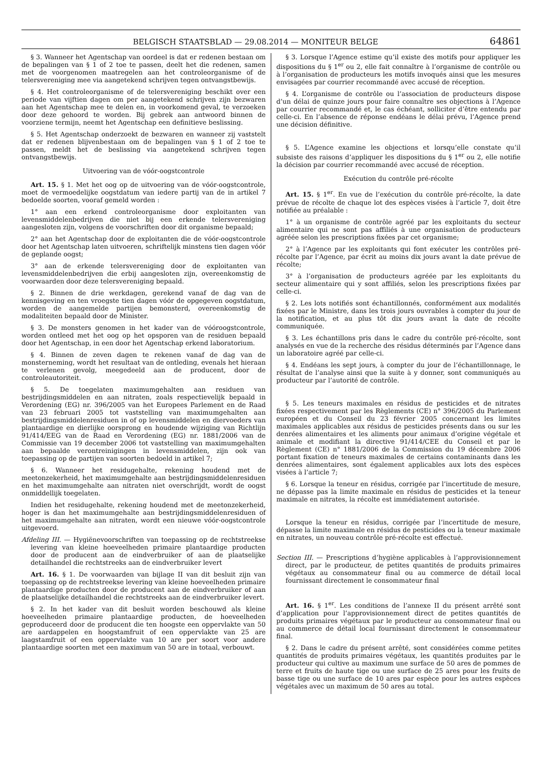BELGISCH STAATSBLAD — 29.08.2014 — MONITEUR BELGE 64861
§ 3. Wanneer het Agentschap van oordeel is dat er redenen bestaan om de bepalingen van § 1 of 2 toe te passen, deelt het die redenen, samen met de voorgenomen maatregelen aan het controleorganisme of de telersvereniging mee via aangetekend schrijven tegen ontvangstbewijs.
§ 4. Het controleorganisme of de telersvereniging beschikt over een periode van vijftien dagen om per aangetekend schrijven zijn bezwaren aan het Agentschap mee te delen en, in voorkomend geval, te verzoeken door deze gehoord te worden. Bij gebrek aan antwoord binnen de voorziene termijn, neemt het Agentschap een definitieve beslissing.
§ 5. Het Agentschap onderzoekt de bezwaren en wanneer zij vaststelt dat er redenen blijvenbestaan om de bepalingen van § 1 of 2 toe te passen, meldt het de beslissing via aangetekend schrijven tegen ontvangstbewijs.
Uitvoering van de vóór-oogstcontrole
Art. 15. § 1. Met het oog op de uitvoering van de vóór-oogstcontrole, moet de vermoedelijke oogstdatum van iedere partij van de in artikel 7 bedoelde soorten, vooraf gemeld worden :
1° aan een erkend controleorganisme door exploitanten van levensmiddelenbedrijven die niet bij een erkende telersvereniging aangesloten zijn, volgens de voorschriften door dit organisme bepaald;
2° aan het Agentschap door de exploitanten die de vóór-oogstcontrole door het Agentschap laten uitvoeren, schriftelijk minstens tien dagen vóór de geplande oogst;
3° aan de erkende telersvereniging door de exploitanten van levensmiddelenbedrijven die erbij aangesloten zijn, overeenkomstig de voorwaarden door deze telersvereniging bepaald.
§ 2. Binnen de drie werkdagen, gerekend vanaf de dag van de kennisgeving en ten vroegste tien dagen vóór de opgegeven oogstdatum, worden de aangemelde partijen bemonsterd, overeenkomstig de modaliteiten bepaald door de Minister.
§ 3. De monsters genomen in het kader van de vóóroogstcontrole, worden ontleed met het oog op het opsporen van de residuen bepaald door het Agentschap, in een door het Agentschap erkend laboratorium.
§ 4. Binnen de zeven dagen te rekenen vanaf de dag van de monsterneming, wordt het resultaat van de ontleding, evenals het hieraan te verlenen gevolg, meegedeeld aan de producent, door de controleautoriteit.
§ 5. De toegelaten maximumgehalten aan residuen van bestrijdingsmiddelen en aan nitraten, zoals respectievelijk bepaald in Verordening (EG) nr. 396/2005 van het Europees Parlement en de Raad van 23 februari 2005 tot vaststelling van maximumgehalten aan bestrijdingsmiddelenresiduen in of op levensmiddelen en diervoeders van plantaardige en dierlijke oorsprong en houdende wijziging van Richtlijn 91/414/EEG van de Raad en Verordening (EG) nr. 1881/2006 van de Commissie van 19 december 2006 tot vaststelling van maximumgehalten aan bepaalde verontreinigingen in levensmiddelen, zijn ook van toepassing op de partijen van soorten bedoeld in artikel 7;
§ 6. Wanneer het residugehalte, rekening houdend met de meetonzekerheid, het maximumgehalte aan bestrijdingsmiddelenresiduen en het maximumgehalte aan nitraten niet overschrijdt, wordt de oogst onmiddellijk toegelaten.
Indien het residugehalte, rekening houdend met de meetonzekerheid, hoger is dan het maximumgehalte aan bestrijdingsmiddelenresiduen of het maximumgehalte aan nitraten, wordt een nieuwe vóór-oogstcontrole uitgevoerd.
Afdeling III. — Hygiënevoorschriften van toepassing op de rechtstreekse levering van kleine hoeveelheden primaire plantaardige producten door de producent aan de eindverbruiker of aan de plaatselijke detailhandel die rechtstreeks aan de eindverbruiker levert
Art. 16. § 1. De voorwaarden van bijlage II van dit besluit zijn van toepassing op de rechtstreekse levering van kleine hoeveelheden primaire plantaardige producten door de producent aan de eindverbruiker of aan de plaatselijke detailhandel die rechtstreeks aan de eindverbruiker levert.
§ 2. In het kader van dit besluit worden beschouwd als kleine hoeveelheden primaire plantaardige producten, de hoeveelheden geproduceerd door de producent die ten hoogste een oppervlakte van 50 are aardappelen en hoogstamfruit of een oppervlakte van 25 are laagstamfruit of een oppervlakte van 10 are per soort voor andere plantaardige soorten met een maximum van 50 are in totaal, verbouwt.
§ 3. Lorsque l’Agence estime qu’il existe des motifs pour appliquer les dispositions du § 1<sup>er</sup> ou 2, elle fait connaître à l’organisme de contrôle ou à l’organisation de producteurs les motifs invoqués ainsi que les mesures envisagées par courrier recommandé avec accusé de réception.
§ 4. L’organisme de contrôle ou l’association de producteurs dispose d’un délai de quinze jours pour faire connaître ses objections à l’Agence par courrier recommandé et, le cas échéant, solliciter d’être entendu par celle-ci. En l’absence de réponse endéans le délai prévu, l’Agence prend une décision définitive.
§ 5. L’Agence examine les objections et lorsqu’elle constate qu’il subsiste des raisons d’appliquer les dispositions du § 1<sup>er</sup> ou 2, elle notifie la décision par courrier recommandé avec accusé de réception.
Exécution du contrôle pré-récolte
Art. 15. § 1<sup>er</sup>. En vue de l’exécution du contrôle pré-récolte, la date prévue de récolte de chaque lot des espèces visées à l’article 7, doit être notifiée au préalable :
1° à un organisme de contrôle agréé par les exploitants du secteur alimentaire qui ne sont pas affiliés à une organisation de producteurs agréée selon les prescriptions fixées par cet organisme;
2° à l’Agence par les exploitants qui font exécuter les contrôles pré-récolte par l’Agence, par écrit au moins dix jours avant la date prévue de récolte;
3° à l’organisation de producteurs agréée par les exploitants du secteur alimentaire qui y sont affiliés, selon les prescriptions fixées par celle-ci.
§ 2. Les lots notifiés sont échantillonnés, conformément aux modalités fixées par le Ministre, dans les trois jours ouvrables à compter du jour de la notification, et au plus tôt dix jours avant la date de récolte communiquée.
§ 3. Les échantillons pris dans le cadre du contrôle pré-récolte, sont analysés en vue de la recherche des résidus déterminés par l’Agence dans un laboratoire agréé par celle-ci.
§ 4. Endéans les sept jours, à compter du jour de l’échantillonnage, le résultat de l’analyse ainsi que la suite à y donner, sont communiqués au producteur par l’autorité de contrôle.
§ 5. Les teneurs maximales en résidus de pesticides et de nitrates fixées respectivement par les Règlements (CE) n° 396/2005 du Parlement européen et du Conseil du 23 février 2005 concernant les limites maximales applicables aux résidus de pesticides présents dans ou sur les denrées alimentaires et les aliments pour animaux d’origine végétale et animale et modifiant la directive 91/414/CEE du Conseil et par le Règlement (CE) n° 1881/2006 de la Commission du 19 décembre 2006 portant fixation de teneurs maximales de certains contaminants dans les denrées alimentaires, sont également applicables aux lots des espèces visées à l’article 7;
§ 6. Lorsque la teneur en résidus, corrigée par l’incertitude de mesure, ne dépasse pas la limite maximale en résidus de pesticides et la teneur maximale en nitrates, la récolte est immédiatement autorisée.
Lorsque la teneur en résidus, corrigée par l’incertitude de mesure, dépasse la limite maximale en résidus de pesticides ou la teneur maximale en nitrates, un nouveau contrôle pré-récolte est effectué.
Section III. — Prescriptions d’hygiène applicables à l’approvisionnement direct, par le producteur, de petites quantités de produits primaires végétaux au consommateur final ou au commerce de détail local fournissant directement le consommateur final
Art. 16. § 1<sup>er</sup>. Les conditions de l’annexe II du présent arrêté sont d’application pour l’approvisionnement direct de petites quantités de produits primaires végétaux par le producteur au consommateur final ou au commerce de détail local fournissant directement le consommateur final.
§ 2. Dans le cadre du présent arrêté, sont considérées comme petites quantités de produits primaires végétaux, les quantités produites par le producteur qui cultive au maximum une surface de 50 ares de pommes de terre et fruits de haute tige ou une surface de 25 ares pour les fruits de basse tige ou une surface de 10 ares par espèce pour les autres espèces végétales avec un maximum de 50 ares au total.